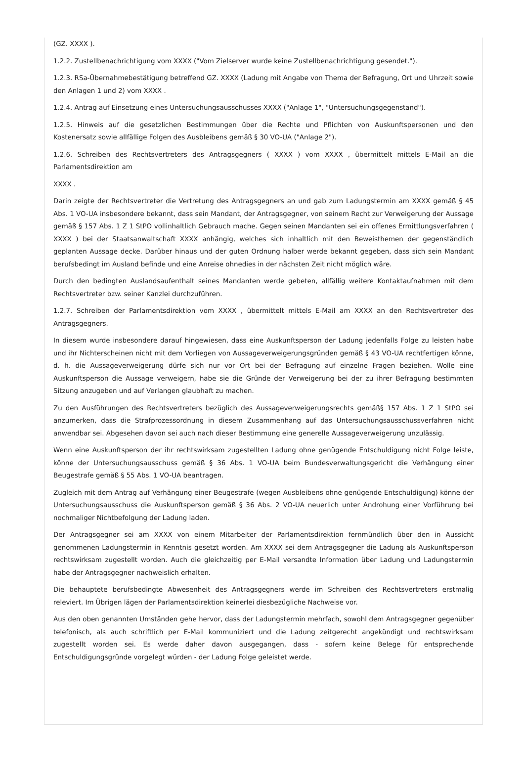(GZ. XXXX ).
1.2.2. Zustellbenachrichtigung vom XXXX ("Vom Zielserver wurde keine Zustellbenachrichtigung gesendet.").
1.2.3. RSa-Übernahmebestätigung betreffend GZ. XXXX (Ladung mit Angabe von Thema der Befragung, Ort und Uhrzeit sowie den Anlagen 1 und 2) vom XXXX .
1.2.4. Antrag auf Einsetzung eines Untersuchungsausschusses XXXX ("Anlage 1", "Untersuchungsgegenstand").
1.2.5. Hinweis auf die gesetzlichen Bestimmungen über die Rechte und Pflichten von Auskunftspersonen und den Kostenersatz sowie allfällige Folgen des Ausbleibens gemäß § 30 VO-UA ("Anlage 2").
1.2.6. Schreiben des Rechtsvertreters des Antragsgegners ( XXXX ) vom XXXX , übermittelt mittels E-Mail an die Parlamentsdirektion am
XXXX .
Darin zeigte der Rechtsvertreter die Vertretung des Antragsgegners an und gab zum Ladungstermin am XXXX gemäß § 45 Abs. 1 VO-UA insbesondere bekannt, dass sein Mandant, der Antragsgegner, von seinem Recht zur Verweigerung der Aussage gemäß § 157 Abs. 1 Z 1 StPO vollinhaltlich Gebrauch mache. Gegen seinen Mandanten sei ein offenes Ermittlungsverfahren ( XXXX ) bei der Staatsanwaltschaft XXXX anhängig, welches sich inhaltlich mit den Beweisthemen der gegenständlich geplanten Aussage decke. Darüber hinaus und der guten Ordnung halber werde bekannt gegeben, dass sich sein Mandant berufsbedingt im Ausland befinde und eine Anreise ohnedies in der nächsten Zeit nicht möglich wäre.
Durch den bedingten Auslandsaufenthalt seines Mandanten werde gebeten, allfällig weitere Kontaktaufnahmen mit dem Rechtsvertreter bzw. seiner Kanzlei durchzuführen.
1.2.7. Schreiben der Parlamentsdirektion vom XXXX , übermittelt mittels E-Mail am XXXX an den Rechtsvertreter des Antragsgegners.
In diesem wurde insbesondere darauf hingewiesen, dass eine Auskunftsperson der Ladung jedenfalls Folge zu leisten habe und ihr Nichterscheinen nicht mit dem Vorliegen von Aussageverweigerungsgründen gemäß § 43 VO-UA rechtfertigen könne, d. h. die Aussageverweigerung dürfe sich nur vor Ort bei der Befragung auf einzelne Fragen beziehen. Wolle eine Auskunftsperson die Aussage verweigern, habe sie die Gründe der Verweigerung bei der zu ihrer Befragung bestimmten Sitzung anzugeben und auf Verlangen glaubhaft zu machen.
Zu den Ausführungen des Rechtsvertreters bezüglich des Aussageverweigerungsrechts gemäß§ 157 Abs. 1 Z 1 StPO sei anzumerken, dass die Strafprozessordnung in diesem Zusammenhang auf das Untersuchungsausschussverfahren nicht anwendbar sei. Abgesehen davon sei auch nach dieser Bestimmung eine generelle Aussageverweigerung unzulässig.
Wenn eine Auskunftsperson der ihr rechtswirksam zugestellten Ladung ohne genügende Entschuldigung nicht Folge leiste, könne der Untersuchungsausschuss gemäß § 36 Abs. 1 VO-UA beim Bundesverwaltungsgericht die Verhängung einer Beugestrafe gemäß § 55 Abs. 1 VO-UA beantragen.
Zugleich mit dem Antrag auf Verhängung einer Beugestrafe (wegen Ausbleibens ohne genügende Entschuldigung) könne der Untersuchungsausschuss die Auskunftsperson gemäß § 36 Abs. 2 VO-UA neuerlich unter Androhung einer Vorführung bei nochmaliger Nichtbefolgung der Ladung laden.
Der Antragsgegner sei am XXXX von einem Mitarbeiter der Parlamentsdirektion fernmündlich über den in Aussicht genommenen Ladungstermin in Kenntnis gesetzt worden. Am XXXX sei dem Antragsgegner die Ladung als Auskunftsperson rechtswirksam zugestellt worden. Auch die gleichzeitig per E-Mail versandte Information über Ladung und Ladungstermin habe der Antragsgegner nachweislich erhalten.
Die behauptete berufsbedingte Abwesenheit des Antragsgegners werde im Schreiben des Rechtsvertreters erstmalig releviert. Im Übrigen lägen der Parlamentsdirektion keinerlei diesbezügliche Nachweise vor.
Aus den oben genannten Umständen gehe hervor, dass der Ladungstermin mehrfach, sowohl dem Antragsgegner gegenüber telefonisch, als auch schriftlich per E-Mail kommuniziert und die Ladung zeitgerecht angekündigt und rechtswirksam zugestellt worden sei. Es werde daher davon ausgegangen, dass - sofern keine Belege für entsprechende Entschuldigungsgründe vorgelegt würden - der Ladung Folge geleistet werde.